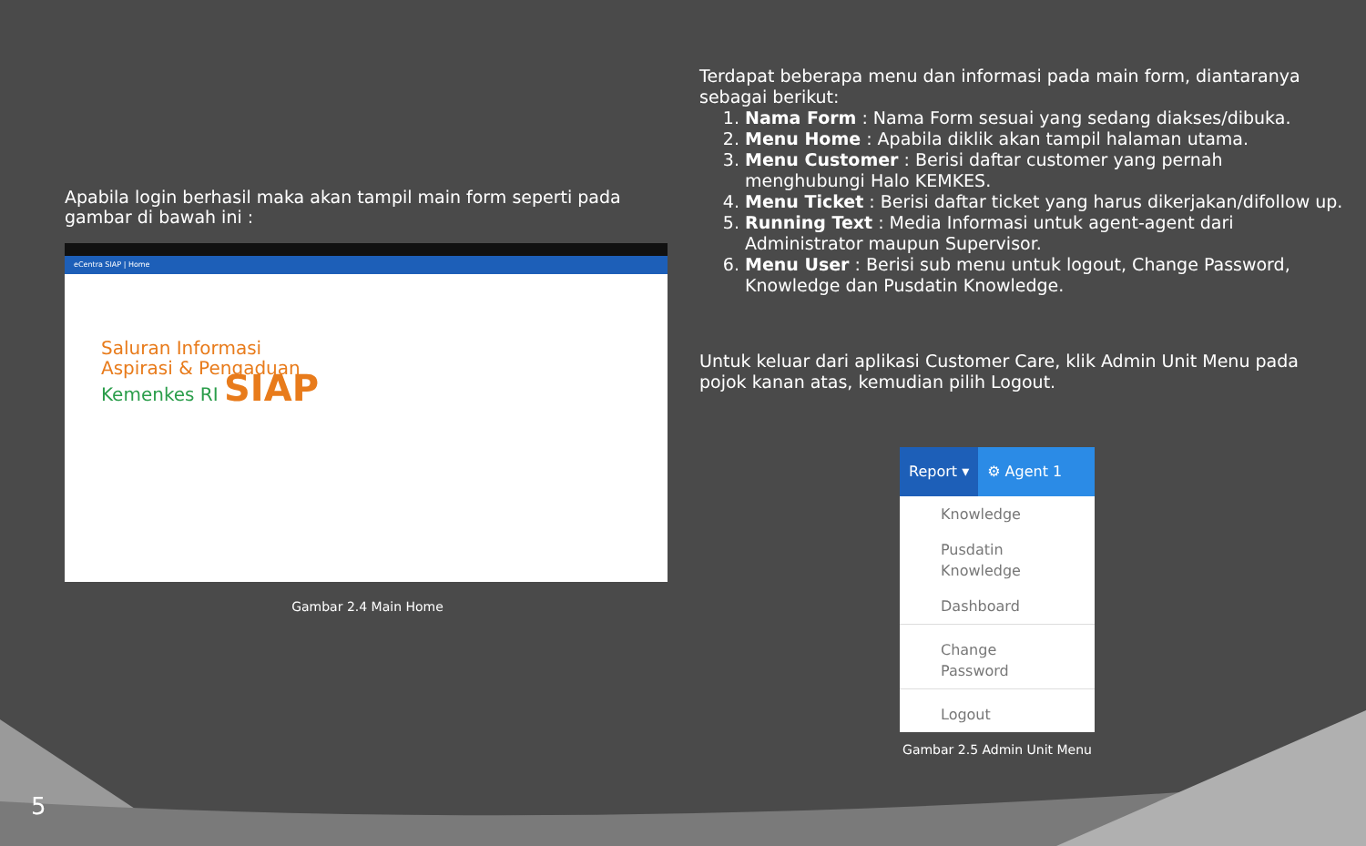Apabila login berhasil maka akan tampil main form seperti pada gambar di bawah ini :
eCentra SIAP | Home
Saluran Informasi
Aspirasi & Pengaduan
Kemenkes RI SIAP
Gambar 2.4 Main Home
Terdapat beberapa menu dan informasi pada main form, diantaranya sebagai berikut:
1. Nama Form : Nama Form sesuai yang sedang diakses/dibuka.
2. Menu Home : Apabila diklik akan tampil halaman utama.
3. Menu Customer : Berisi daftar customer yang pernah menghubungi Halo KEMKES.
4. Menu Ticket : Berisi daftar ticket yang harus dikerjakan/difollow up.
5. Running Text : Media Informasi untuk agent-agent dari Administrator maupun Supervisor.
6. Menu User : Berisi sub menu untuk logout, Change Password, Knowledge dan Pusdatin Knowledge.
Untuk keluar dari aplikasi Customer Care, klik Admin Unit Menu pada pojok kanan atas, kemudian pilih Logout.
Report ▾ ⚙ Agent 1
Knowledge
Pusdatin Knowledge
Dashboard
Change Password
Logout
Gambar 2.5 Admin Unit Menu
5